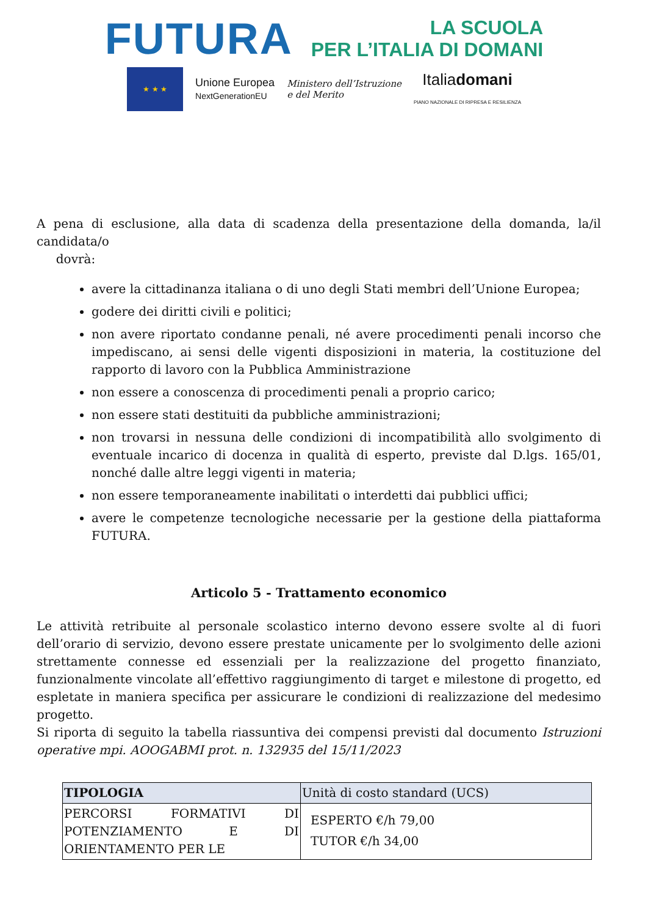FUTURA
LA SCUOLA
PER L’ITALIA DI DOMANI
★ ★ ★
Unione Europea
NextGenerationEU
Ministero dell’Istruzione
e del Merito
Italiadomani
PIANO NAZIONALE DI RIPRESA E RESILIENZA
A pena di esclusione, alla data di scadenza della presentazione della domanda, la/il candidata/o
dovrà:
avere la cittadinanza italiana o di uno degli Stati membri dell’Unione Europea;
godere dei diritti civili e politici;
non avere riportato condanne penali, né avere procedimenti penali incorso che impediscano, ai sensi delle vigenti disposizioni in materia, la costituzione del rapporto di lavoro con la Pubblica Amministrazione
non essere a conoscenza di procedimenti penali a proprio carico;
non essere stati destituiti da pubbliche amministrazioni;
non trovarsi in nessuna delle condizioni di incompatibilità allo svolgimento di eventuale incarico di docenza in qualità di esperto, previste dal D.lgs. 165/01, nonché dalle altre leggi vigenti in materia;
non essere temporaneamente inabilitati o interdetti dai pubblici uffici;
avere le competenze tecnologiche necessarie per la gestione della piattaforma FUTURA.
Articolo 5 - Trattamento economico
Le attività retribuite al personale scolastico interno devono essere svolte al di fuori dell’orario di servizio, devono essere prestate unicamente per lo svolgimento delle azioni strettamente connesse ed essenziali per la realizzazione del progetto finanziato, funzionalmente vincolate all’effettivo raggiungimento di target e milestone di progetto, ed espletate in maniera specifica per assicurare le condizioni di realizzazione del medesimo progetto.
Si riporta di seguito la tabella riassuntiva dei compensi previsti dal documento Istruzioni operative mpi. AOOGABMI prot. n. 132935 del 15/11/2023
| TIPOLOGIA | Unità di costo standard (UCS) |
| --- | --- |
| PERCORSI FORMATIVI DI POTENZIAMENTO E DI ORIENTAMENTO PER LE | ESPERTO €/h 79,00 TUTOR €/h 34,00 |